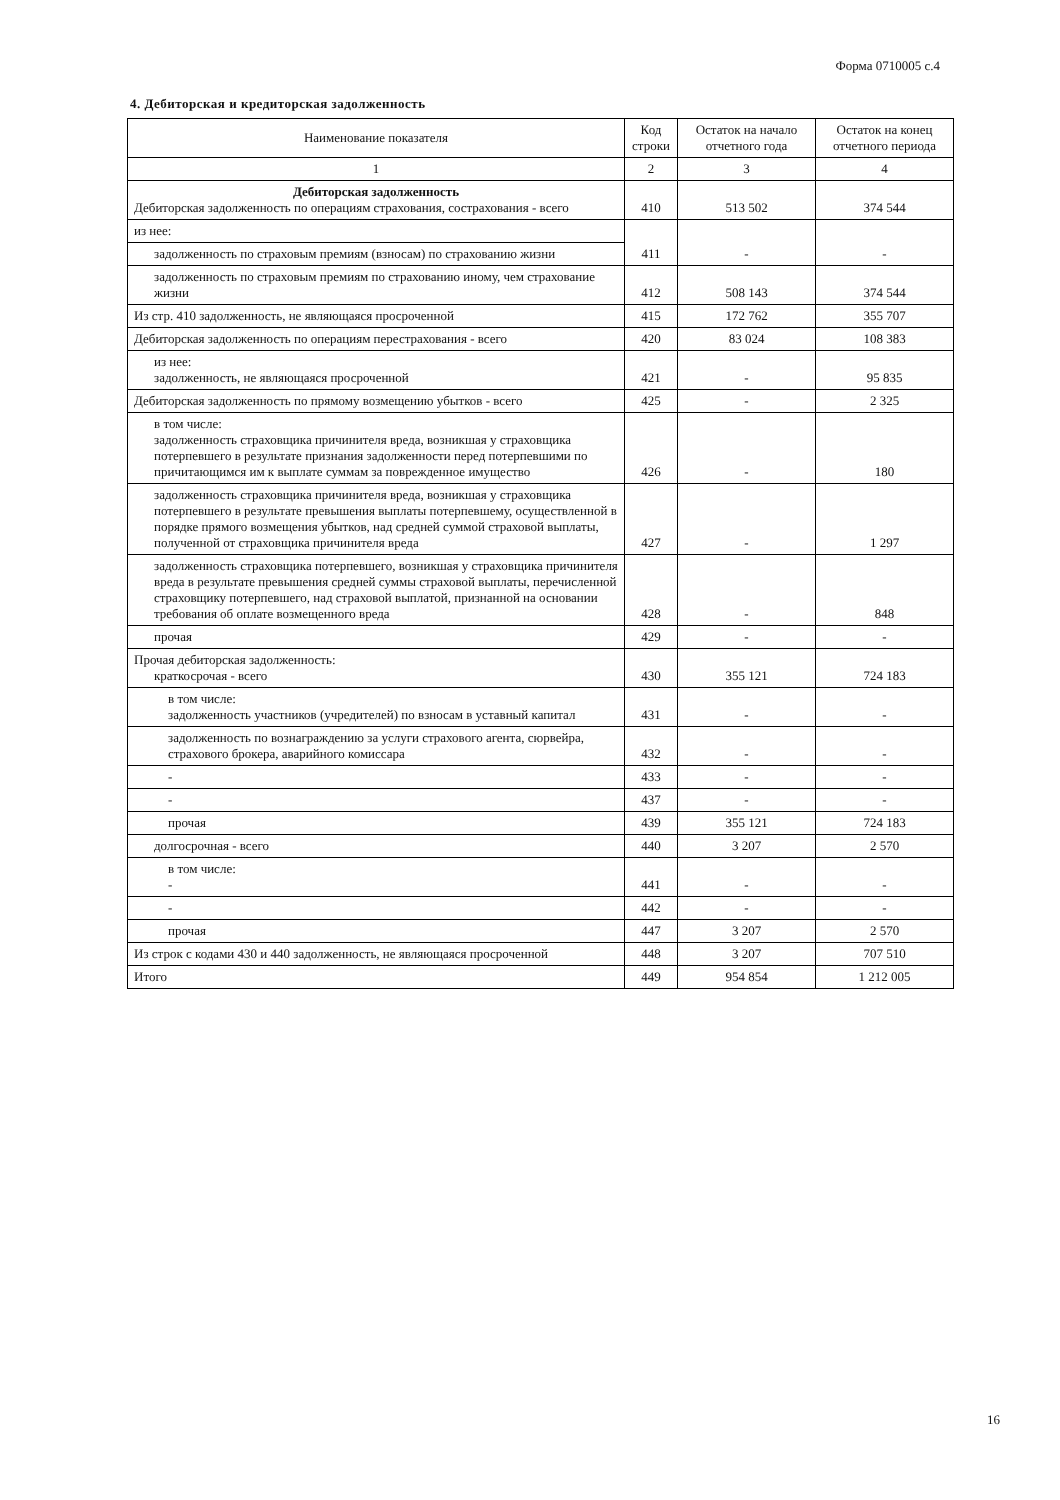Форма 0710005 с.4
4. Дебиторская и кредиторская задолженность
| Наименование показателя | Код строки | Остаток на начало отчетного года | Остаток на конец отчетного периода |
| --- | --- | --- | --- |
| 1 | 2 | 3 | 4 |
| Дебиторская задолженность Дебиторская задолженность по операциям страхования, сострахования - всего | 410 | 513 502 | 374 544 |
| из нее: | 411 | - | - |
| задолженность по страховым премиям (взносам) по страхованию жизни | | | |
| задолженность по страховым премиям по страхованию иному, чем страхование жизни | 412 | 508 143 | 374 544 |
| Из стр. 410 задолженность, не являющаяся просроченной | 415 | 172 762 | 355 707 |
| Дебиторская задолженность по операциям перестрахования - всего | 420 | 83 024 | 108 383 |
| из нее: задолженность, не являющаяся просроченной | 421 | - | 95 835 |
| Дебиторская задолженность по прямому возмещению убытков - всего | 425 | - | 2 325 |
| в том числе: задолженность страховщика причинителя вреда, возникшая у страховщика потерпевшего в результате признания задолженности перед потерпевшими по причитающимся им к выплате суммам за поврежденное имущество | 426 | - | 180 |
| задолженность страховщика причинителя вреда, возникшая у страховщика потерпевшего в результате превышения выплаты потерпевшему, осуществленной в порядке прямого возмещения убытков, над средней суммой страховой выплаты, полученной от страховщика причинителя вреда | 427 | - | 1 297 |
| задолженность страховщика потерпевшего, возникшая у страховщика причинителя вреда в результате превышения средней суммы страховой выплаты, перечисленной страховщику потерпевшего, над страховой выплатой, признанной на основании требования об оплате возмещенного вреда | 428 | - | 848 |
| прочая | 429 | - | - |
| Прочая дебиторская задолженность: краткосрочая - всего | 430 | 355 121 | 724 183 |
| в том числе: задолженность участников (учредителей) по взносам в уставный капитал | 431 | - | - |
| задолженность по вознаграждению за услуги страхового агента, сюрвейра, страхового брокера, аварийного комиссара | 432 | - | - |
| - | 433 | - | - |
| - | 437 | - | - |
| прочая | 439 | 355 121 | 724 183 |
| долгосрочная - всего | 440 | 3 207 | 2 570 |
| в том числе: - | 441 | - | - |
| - | 442 | - | - |
| прочая | 447 | 3 207 | 2 570 |
| Из строк с кодами 430 и 440 задолженность, не являющаяся просроченной | 448 | 3 207 | 707 510 |
| Итого | 449 | 954 854 | 1 212 005 |
16